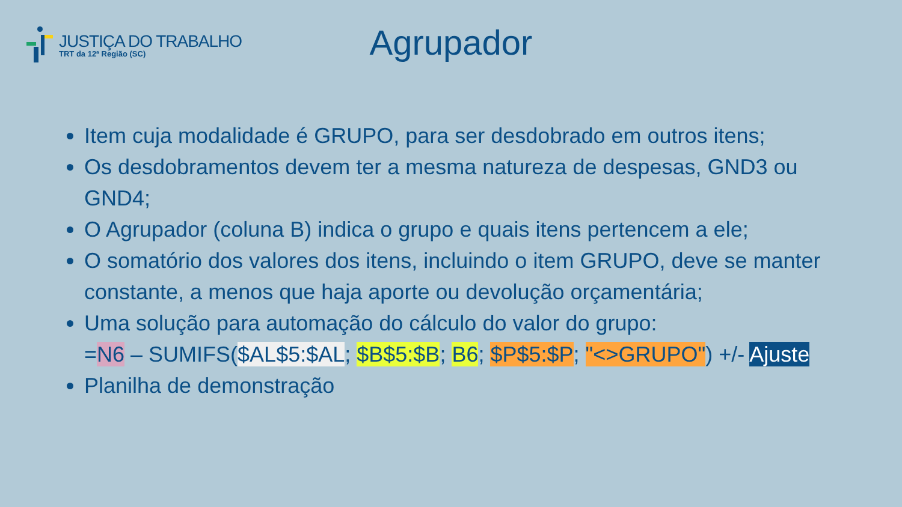JUSTIÇA DO TRABALHO
TRT da 12ª Região (SC)
Agrupador
Item cuja modalidade é GRUPO, para ser desdobrado em outros itens;
Os desdobramentos devem ter a mesma natureza de despesas, GND3 ou GND4;
O Agrupador (coluna B) indica o grupo e quais itens pertencem a ele;
O somatório dos valores dos itens, incluindo o item GRUPO, deve se manter constante, a menos que haja aporte ou devolução orçamentária;
Uma solução para automação do cálculo do valor do grupo:
=N6 – SUMIFS($AL$5:$AL; $B$5:$B; B6; $P$5:$P; "<>GRUPO") +/- Ajuste
Planilha de demonstração